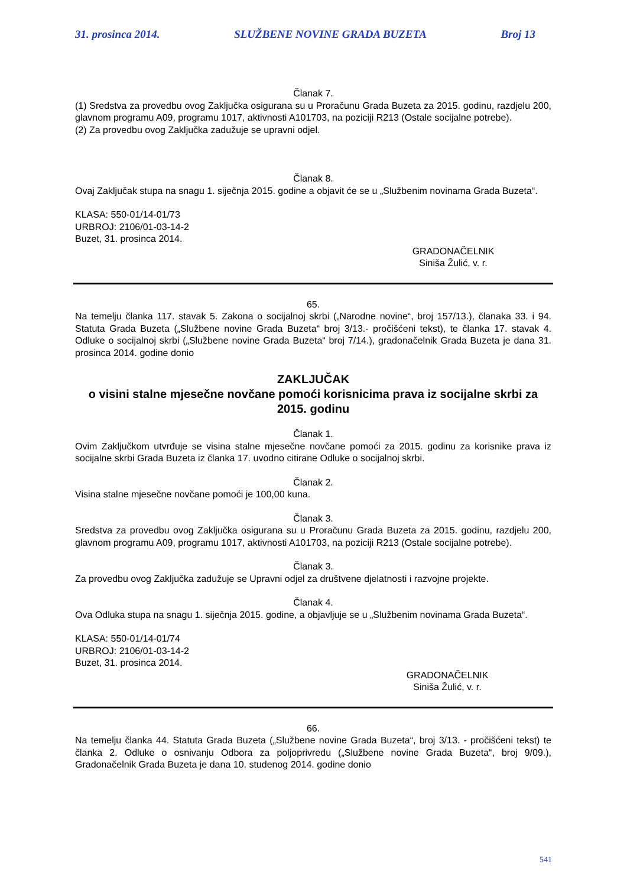31. prosinca 2014. SLUŽBENE NOVINE GRADA BUZETA Broj 13
Članak 7.
(1) Sredstva za provedbu ovog Zaključka osigurana su u Proračunu Grada Buzeta za 2015. godinu, razdjelu 200, glavnom programu A09, programu 1017, aktivnosti A101703, na poziciji R213 (Ostale socijalne potrebe).
(2) Za provedbu ovog Zaključka zadužuje se upravni odjel.
Članak 8.
Ovaj Zaključak stupa na snagu 1. siječnja 2015. godine a objavit će se u „Službenim novinama Grada Buzeta“.
KLASA: 550-01/14-01/73
URBROJ: 2106/01-03-14-2
Buzet, 31. prosinca 2014.
GRADONAČELNIK
Siniša Žulić, v. r.
65.
Na temelju članka 117. stavak 5. Zakona o socijalnoj skrbi („Narodne novine“, broj 157/13.), članaka 33. i 94. Statuta Grada Buzeta („Službene novine Grada Buzeta“ broj 3/13.- pročišćeni tekst), te članka 17. stavak 4. Odluke o socijalnoj skrbi („Službene novine Grada Buzeta“ broj 7/14.), gradonačelnik Grada Buzeta je dana 31. prosinca 2014. godine donio
ZAKLJUČAK
o visini stalne mjesečne novčane pomoći korisnicima prava iz socijalne skrbi za 2015. godinu
Članak 1.
Ovim Zaključkom utvrđuje se visina stalne mjesečne novčane pomoći za 2015. godinu za korisnike prava iz socijalne skrbi Grada Buzeta iz članka 17. uvodno citirane Odluke o socijalnoj skrbi.
Članak 2.
Visina stalne mjesečne novčane pomoći je 100,00 kuna.
Članak 3.
Sredstva za provedbu ovog Zaključka osigurana su u Proračunu Grada Buzeta za 2015. godinu, razdjelu 200, glavnom programu A09, programu 1017, aktivnosti A101703, na poziciji R213 (Ostale socijalne potrebe).
Članak 3.
Za provedbu ovog Zaključka zadužuje se Upravni odjel za društvene djelatnosti i razvojne projekte.
Članak 4.
Ova Odluka stupa na snagu 1. siječnja 2015. godine, a objavljuje se u „Službenim novinama Grada Buzeta“.
KLASA: 550-01/14-01/74
URBROJ: 2106/01-03-14-2
Buzet, 31. prosinca 2014.
GRADONAČELNIK
Siniša Žulić, v. r.
66.
Na temelju članka 44. Statuta Grada Buzeta („Službene novine Grada Buzeta“, broj 3/13. - pročišćeni tekst) te članka 2. Odluke o osnivanju Odbora za poljoprivredu („Službene novine Grada Buzeta“, broj 9/09.), Gradonačelnik Grada Buzeta je dana 10. studenog 2014. godine donio
541